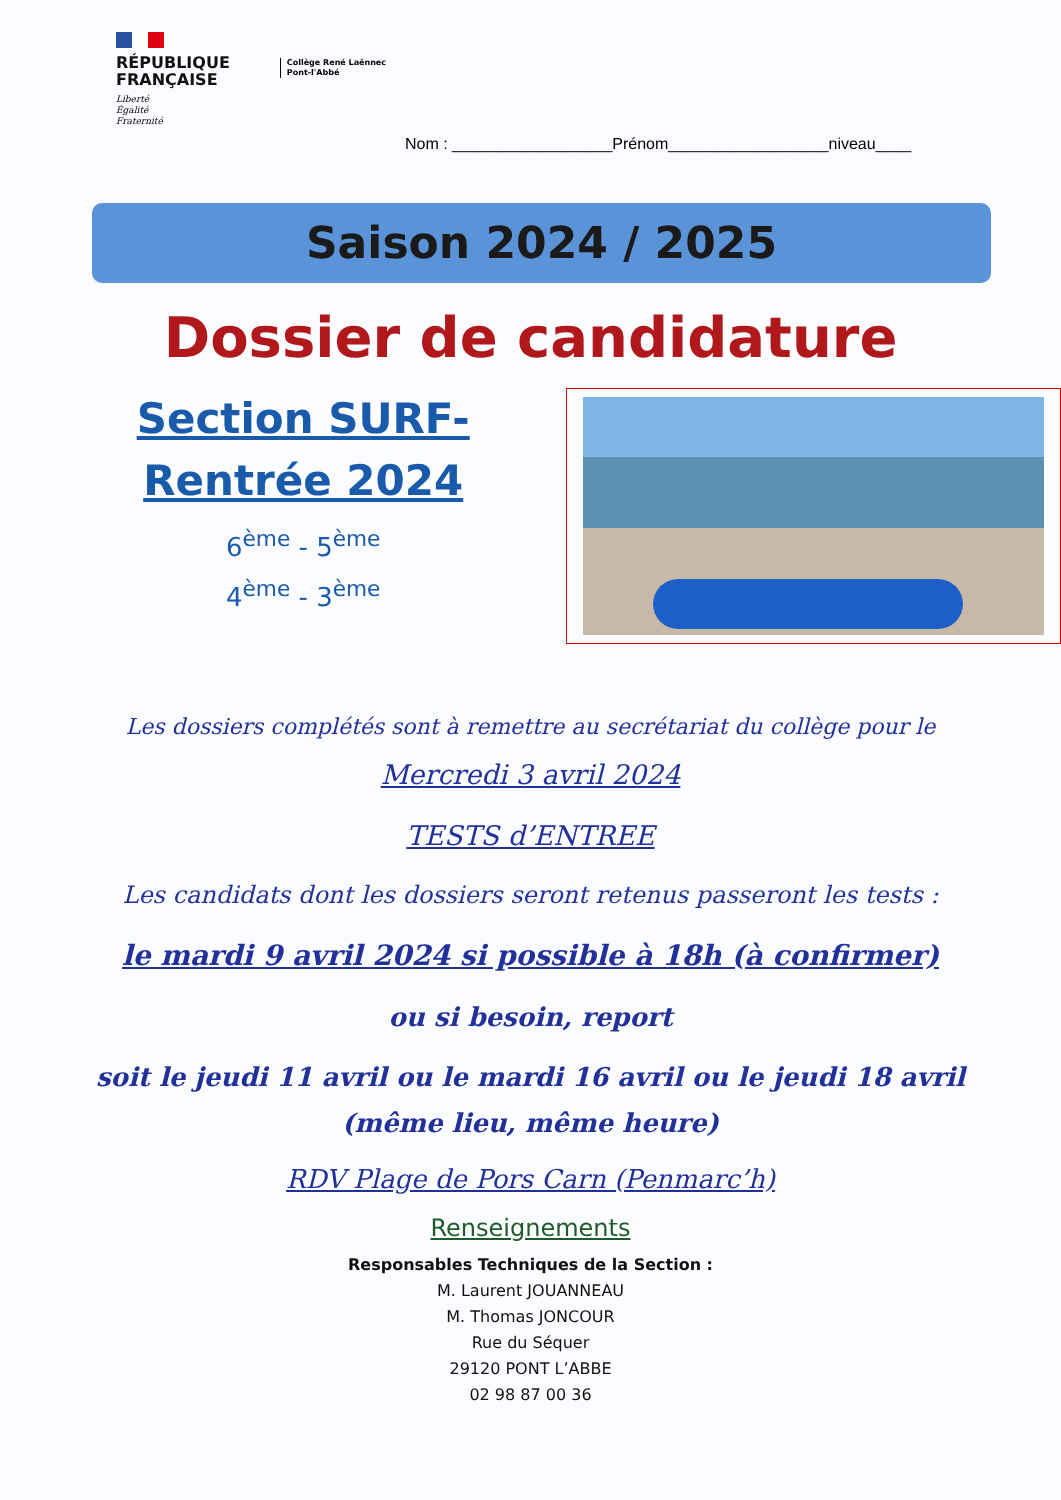RÉPUBLIQUE
FRANÇAISE
Liberté
Égalité
Fraternité
Collège René Laënnec
Pont-l'Abbé
Nom : __________________Prénom__________________niveau____
Saison 2024 / 2025
Dossier de candidature
Section SURF-
Rentrée 2024
6<sup>ème</sup> - 5<sup>ème</sup>
4<sup>ème</sup> - 3<sup>ème</sup>
Les dossiers complétés sont à remettre au secrétariat du collège pour le
Mercredi 3 avril 2024
TESTS d’ENTREE
Les candidats dont les dossiers seront retenus passeront les tests :
le mardi 9 avril 2024 si possible à 18h (à confirmer)
ou si besoin, report
soit le jeudi 11 avril ou le mardi 16 avril ou le jeudi 18 avril
(même lieu, même heure)
RDV Plage de Pors Carn (Penmarc’h)
Renseignements
Responsables Techniques de la Section :
M. Laurent JOUANNEAU
M. Thomas JONCOUR
Rue du Séquer
29120 PONT L’ABBE
02 98 87 00 36